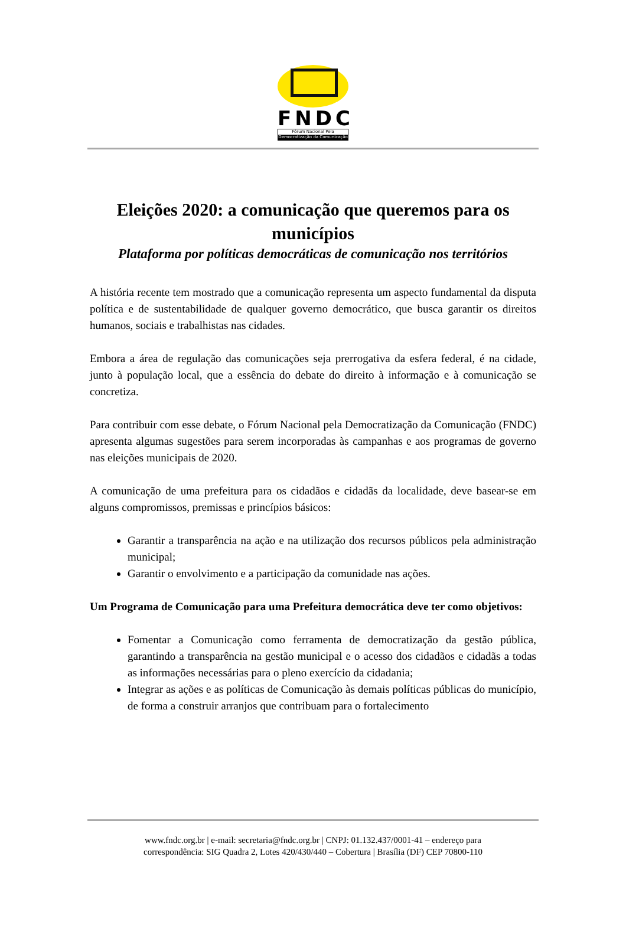FNDC
Fórum Nacional Pela
Democratização da Comunicação
Eleições 2020: a comunicação que queremos para os municípios
Plataforma por políticas democráticas de comunicação nos territórios
A história recente tem mostrado que a comunicação representa um aspecto fundamental da disputa política e de sustentabilidade de qualquer governo democrático, que busca garantir os direitos humanos, sociais e trabalhistas nas cidades.
Embora a área de regulação das comunicações seja prerrogativa da esfera federal, é na cidade, junto à população local, que a essência do debate do direito à informação e à comunicação se concretiza.
Para contribuir com esse debate, o Fórum Nacional pela Democratização da Comunicação (FNDC) apresenta algumas sugestões para serem incorporadas às campanhas e aos programas de governo nas eleições municipais de 2020.
A comunicação de uma prefeitura para os cidadãos e cidadãs da localidade, deve basear-se em alguns compromissos, premissas e princípios básicos:
Garantir a transparência na ação e na utilização dos recursos públicos pela administração municipal;
Garantir o envolvimento e a participação da comunidade nas ações.
Um Programa de Comunicação para uma Prefeitura democrática deve ter como objetivos:
Fomentar a Comunicação como ferramenta de democratização da gestão pública, garantindo a transparência na gestão municipal e o acesso dos cidadãos e cidadãs a todas as informações necessárias para o pleno exercício da cidadania;
Integrar as ações e as políticas de Comunicação às demais políticas públicas do município, de forma a construir arranjos que contribuam para o fortalecimento
www.fndc.org.br | e-mail: secretaria@fndc.org.br | CNPJ: 01.132.437/0001-41 – endereço para
correspondência: SIG Quadra 2, Lotes 420/430/440 – Cobertura | Brasília (DF) CEP 70800-110